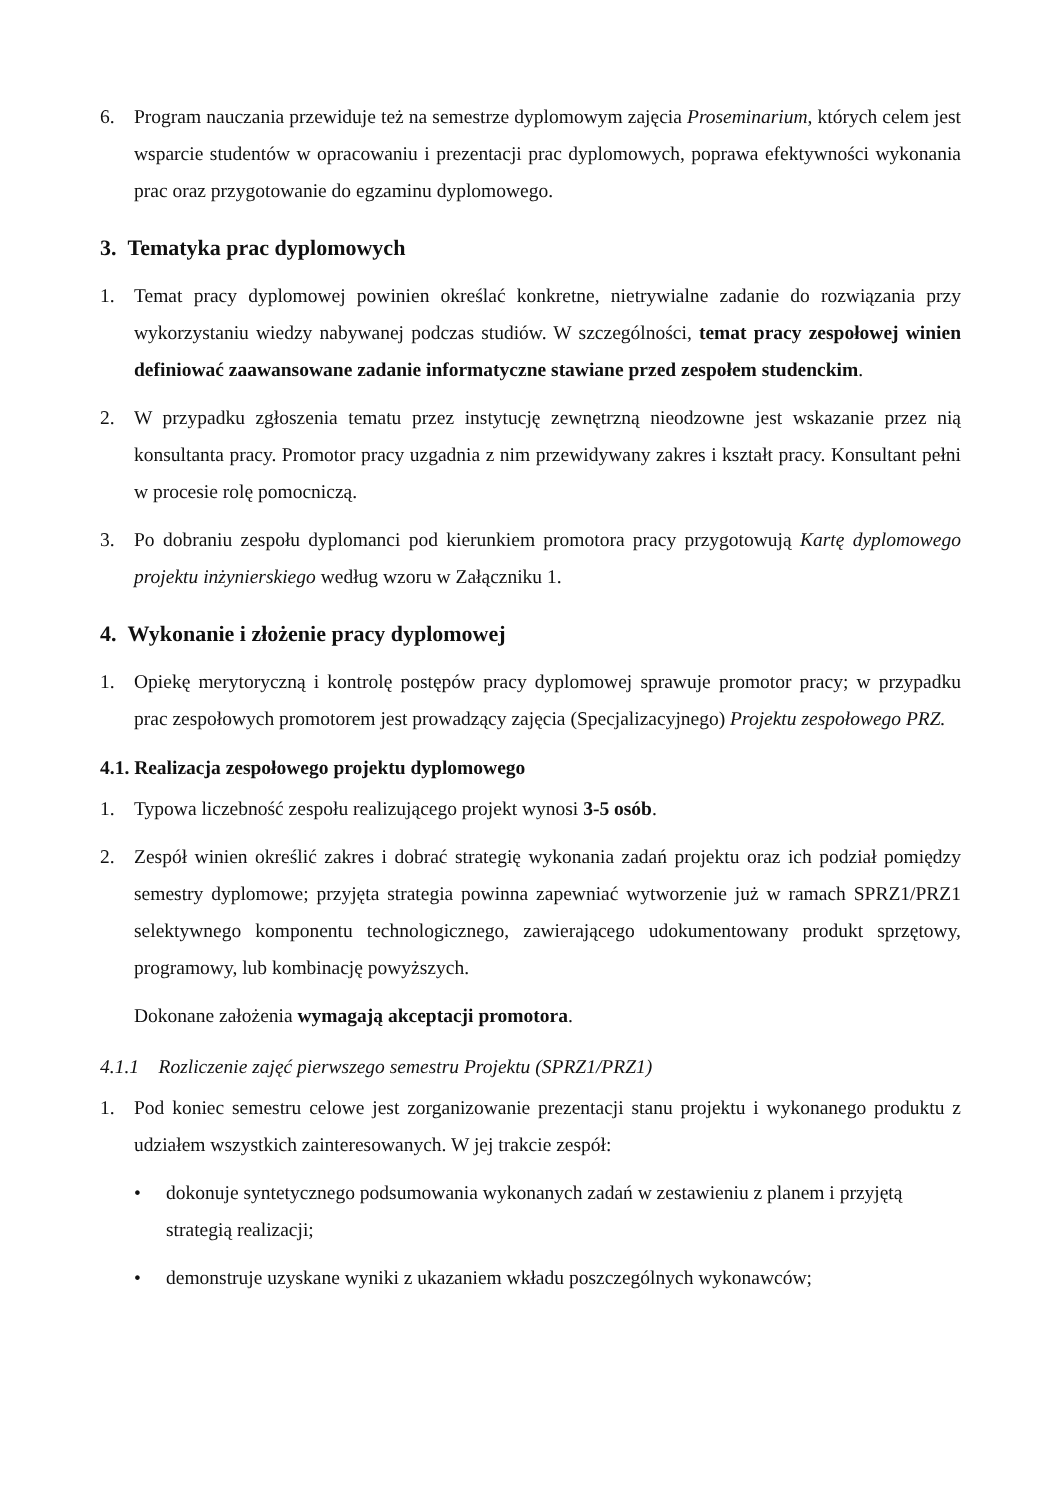6. Program nauczania przewiduje też na semestrze dyplomowym zajęcia Proseminarium, których celem jest wsparcie studentów w opracowaniu i prezentacji prac dyplomowych, poprawa efektywności wykonania prac oraz przygotowanie do egzaminu dyplomowego.
3. Tematyka prac dyplomowych
1. Temat pracy dyplomowej powinien określać konkretne, nietrywialne zadanie do rozwiązania przy wykorzystaniu wiedzy nabywanej podczas studiów. W szczególności, temat pracy zespołowej winien definiować zaawansowane zadanie informatyczne stawiane przed zespołem studenckim.
2. W przypadku zgłoszenia tematu przez instytucję zewnętrzną nieodzowne jest wskazanie przez nią konsultanta pracy. Promotor pracy uzgadnia z nim przewidywany zakres i kształt pracy. Konsultant pełni w procesie rolę pomocniczą.
3. Po dobraniu zespołu dyplomanci pod kierunkiem promotora pracy przygotowują Kartę dyplomowego projektu inżynierskiego według wzoru w Załączniku 1.
4. Wykonanie i złożenie pracy dyplomowej
1. Opiekę merytoryczną i kontrolę postępów pracy dyplomowej sprawuje promotor pracy; w przypadku prac zespołowych promotorem jest prowadzący zajęcia (Specjalizacyjnego) Projektu zespołowego PRZ.
4.1. Realizacja zespołowego projektu dyplomowego
1. Typowa liczebność zespołu realizującego projekt wynosi 3-5 osób.
2. Zespół winien określić zakres i dobrać strategię wykonania zadań projektu oraz ich podział pomiędzy semestry dyplomowe; przyjęta strategia powinna zapewniać wytworzenie już w ramach SPRZ1/PRZ1 selektywnego komponentu technologicznego, zawierającego udokumentowany produkt sprzętowy, programowy, lub kombinację powyższych.
Dokonane założenia wymagają akceptacji promotora.
4.1.1 Rozliczenie zajęć pierwszego semestru Projektu (SPRZ1/PRZ1)
1. Pod koniec semestru celowe jest zorganizowanie prezentacji stanu projektu i wykonanego produktu z udziałem wszystkich zainteresowanych. W jej trakcie zespół:
• dokonuje syntetycznego podsumowania wykonanych zadań w zestawieniu z planem i przyjętą strategią realizacji;
• demonstruje uzyskane wyniki z ukazaniem wkładu poszczególnych wykonawców;